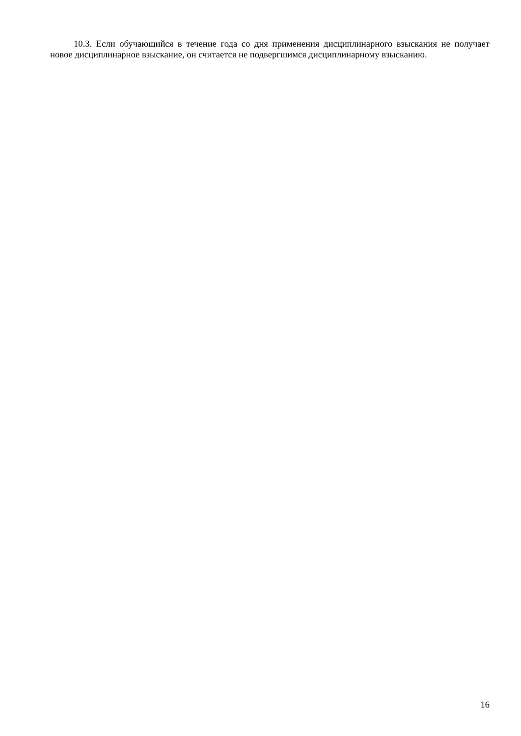10.3. Если обучающийся в течение года со дня применения дисциплинарного взыскания не получает новое дисциплинарное взыскание, он считается не подвергшимся дисциплинарному взысканию.
16